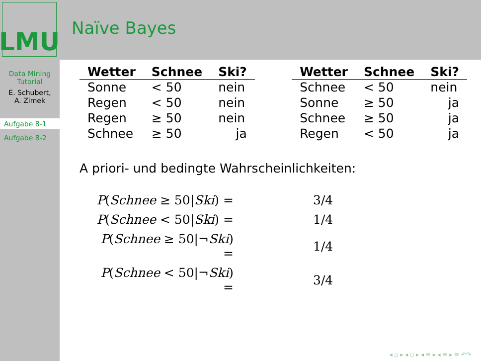LMU
Naïve Bayes
Data Mining Tutorial
E. Schubert,
A. Zimek
Aufgabe 8-1
Aufgabe 8-2
| Wetter | Schnee | Ski? |
| --- | --- | --- |
| Sonne | < 50 | nein |
| Regen | < 50 | nein |
| Regen | ≥ 50 | nein |
| Schnee | ≥ 50 | ja |
| Wetter | Schnee | Ski? |
| --- | --- | --- |
| Schnee | < 50 | nein |
| Sonne | ≥ 50 | ja |
| Schnee | ≥ 50 | ja |
| Regen | < 50 | ja |
A priori- und bedingte Wahrscheinlichkeiten:
| P ( Schnee ≥ 50/ Ski ) = | 3/4 |
| P ( Schnee < 50/ Ski ) = | 1/4 |
| P ( Schnee ≥ 50/¬ Ski ) = | 1/4 |
| P ( Schnee < 50/¬ Ski ) = | 3/4 |
◂ ▫ ▸ ◂ ▫ ▸ ◂ ≡ ▸ ◂ ≡ ▸ ≡ ↶↷